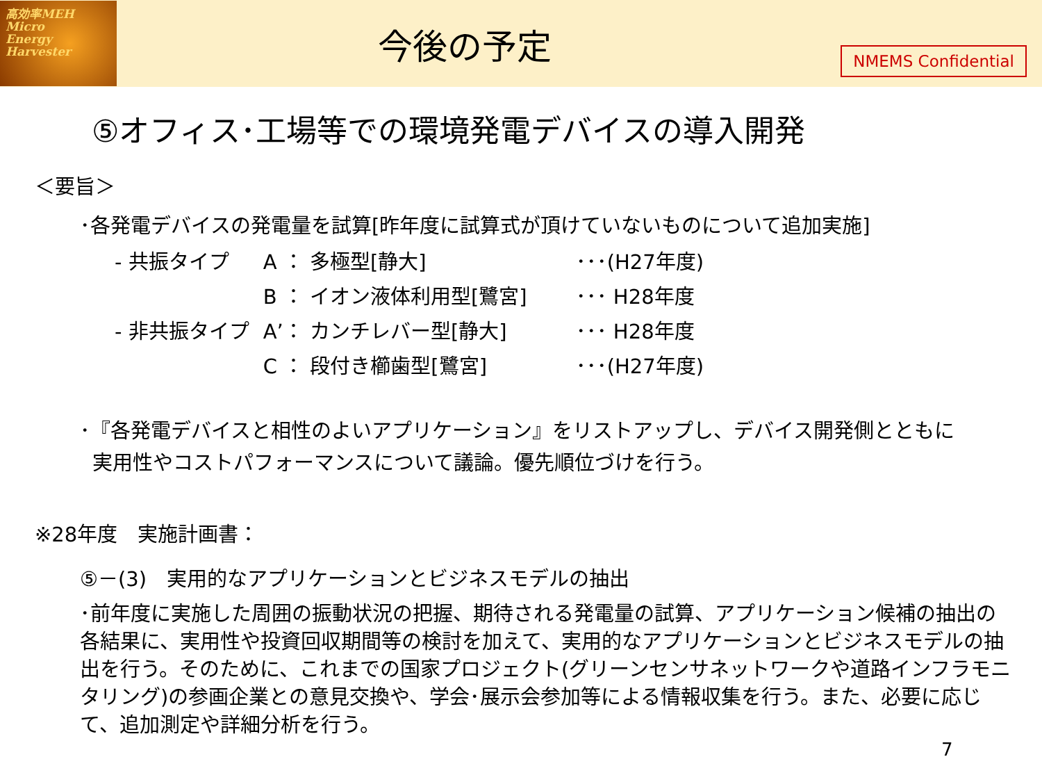高効率MEH
Micro
Energy
Harvester
今後の予定
NMEMS Confidential
⑤オフィス･工場等での環境発電デバイスの導入開発
＜要旨＞
･各発電デバイスの発電量を試算[昨年度に試算式が頂けていないものについて追加実施]
| - 共振タイプ | A ： 多極型[静大] | ･･･(H27年度) |
| | B ： イオン液体利用型[鷺宮] | ･･･ H28年度 |
| - 非共振タイプ | A’： カンチレバー型[静大] | ･･･ H28年度 |
| | C ： 段付き櫛歯型[鷺宮] | ･･･(H27年度) |
･『各発電デバイスと相性のよいアプリケーション』をリストアップし、デバイス開発側とともに
実用性やコストパフォーマンスについて議論。優先順位づけを行う。
※28年度　実施計画書：
⑤－(3)　実用的なアプリケーションとビジネスモデルの抽出
･前年度に実施した周囲の振動状況の把握、期待される発電量の試算、アプリケーション候補の抽出の各結果に、実用性や投資回収期間等の検討を加えて、実用的なアプリケーションとビジネスモデルの抽出を行う。そのために、これまでの国家プロジェクト(グリーンセンサネットワークや道路インフラモニタリング)の参画企業との意見交換や、学会･展示会参加等による情報収集を行う。また、必要に応じて、追加測定や詳細分析を行う。
7